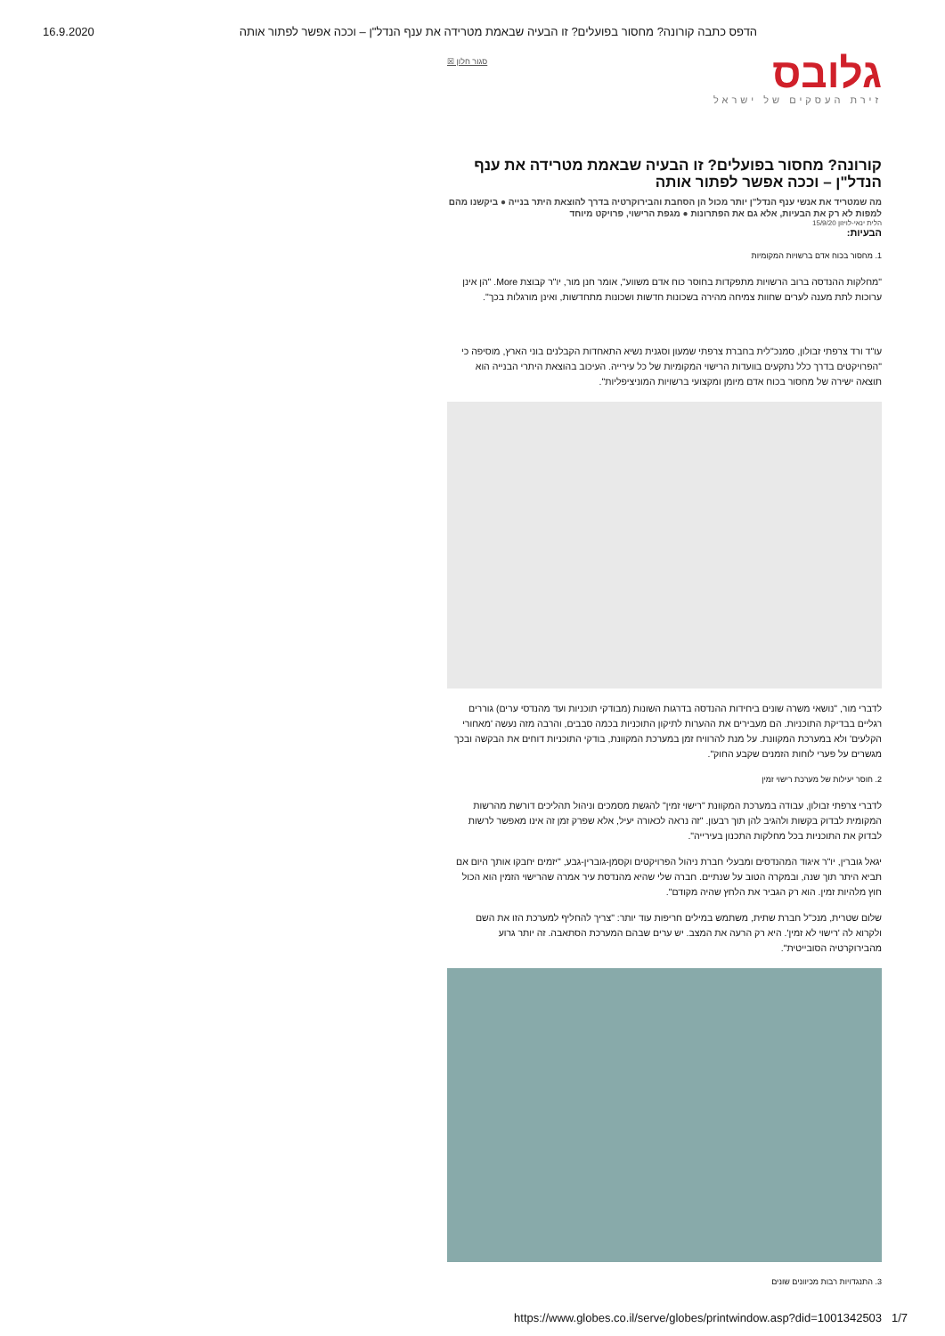16.9.2020 הדפס כתבה קורונה? מחסור בפועלים? זו הבעיה שבאמת מטרידה את ענף הנדל"ן – וככה אפשר לפתור אותה
גלובס
זירת העסקים של ישראל
סגור חלון ☒
קורונה? מחסור בפועלים? זו הבעיה שבאמת מטרידה את ענף הנדל"ן – וככה אפשר לפתור אותה
מה שמטריד את אנשי ענף הנדל"ן יותר מכול הן הסחבת והבירוקרטיה בדרך להוצאת היתר בנייה ● ביקשנו מהם למפות לא רק את הבעיות, אלא גם את הפתרונות ● מגפת הרישוי, פרויקט מיוחד
הלית ינאי-לויזון 15/9/20
הבעיות:
1. מחסור בכוח אדם ברשויות המקומיות
"מחלקות ההנדסה ברוב הרשויות מתפקדות בחוסר כוח אדם משווע", אומר חנן מור, יו"ר קבוצת More. "הן אינן ערוכות לתת מענה לערים שחוות צמיחה מהירה בשכונות חדשות ושכונות מתחדשות, ואינן מורגלות בכך".
עו"ד ורד צרפתי זבולון, סמנכ"לית בחברת צרפתי שמעון וסגנית נשיא התאחדות הקבלנים בוני הארץ, מוסיפה כי "הפרויקטים בדרך כלל נתקעים בוועדות הרישוי המקומיות של כל עירייה. העיכוב בהוצאת היתרי הבנייה הוא תוצאה ישירה של מחסור בכוח אדם מיומן ומקצועי ברשויות המוניציפליות".
לדברי מור, "נושאי משרה שונים ביחידות ההנדסה בדרגות השונות (מבודקי תוכניות ועד מהנדסי ערים) גוררים רגליים בבדיקת התוכניות. הם מעבירים את ההערות לתיקון התוכניות בכמה סבבים, והרבה מזה נעשה 'מאחורי הקלעים' ולא במערכת המקוונת. על מנת להרוויח זמן במערכת המקוונת, בודקי התוכניות דוחים את הבקשה ובכך מגשרים על פערי לוחות הזמנים שקבע החוק".
2. חוסר יעילות של מערכת רישוי זמין
לדברי צרפתי זבולון, עבודה במערכת המקוונת "רישוי זמין" להגשת מסמכים וניהול תהליכים דורשת מהרשות המקומית לבדוק בקשות ולהגיב להן תוך רבעון. "זה נראה לכאורה יעיל, אלא שפרק זמן זה אינו מאפשר לרשות לבדוק את התוכניות בכל מחלקות התכנון בעירייה".
יגאל גוברין, יו"ר איגוד המהנדסים ומבעלי חברת ניהול הפרויקטים וקסמן-גוברין-גבע, "יזמים יחבקו אותך היום אם תביא היתר תוך שנה, ובמקרה הטוב על שנתיים. חברה שלי שהיא מהנדסת עיר אמרה שהרישוי הזמין הוא הכול חוץ מלהיות זמין. הוא רק הגביר את הלחץ שהיה מקודם".
שלום שטרית, מנכ"ל חברת שתית, משתמש במילים חריפות עוד יותר: "צריך להחליף למערכת הזו את השם ולקרוא לה 'רישוי לא זמין'. היא רק הרעה את המצב. יש ערים שבהם המערכת הסתאבה. זה יותר גרוע מהבירוקרטיה הסובייטית".
3. התנגדויות רבות מכיוונים שונים
https://www.globes.co.il/serve/globes/printwindow.asp?did=1001342503 1/7